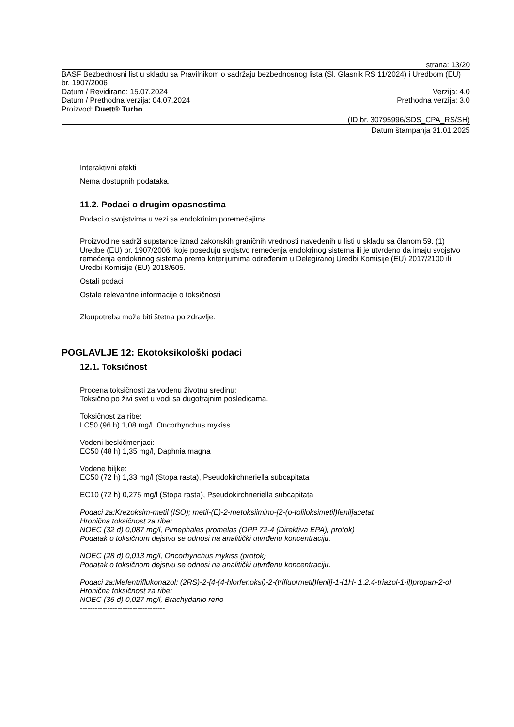strana: 13/20
BASF Bezbednosni list u skladu sa Pravilnikom o sadržaju bezbednosnog lista (Sl. Glasnik RS 11/2024) i Uredbom (EU) br. 1907/2006
Datum / Revidirano: 15.07.2024 Verzija: 4.0
Datum / Prethodna verzija: 04.07.2024 Prethodna verzija: 3.0
Proizvod: Duett® Turbo
(ID br. 30795996/SDS_CPA_RS/SH)
Datum štampanja 31.01.2025
Interaktivni efekti
Nema dostupnih podataka.
11.2. Podaci o drugim opasnostima
Podaci o svojstvima u vezi sa endokrinim poremećajima
Proizvod ne sadrži supstance iznad zakonskih graničnih vrednosti navedenih u listi u skladu sa članom 59. (1) Uredbe (EU) br. 1907/2006, koje poseduju svojstvo remećenja endokrinog sistema ili je utvrđeno da imaju svojstvo remećenja endokrinog sistema prema kriterijumima određenim u Delegiranoj Uredbi Komisije (EU) 2017/2100 ili Uredbi Komisije (EU) 2018/605.
Ostali podaci
Ostale relevantne informacije o toksičnosti
Zloupotreba može biti štetna po zdravlje.
POGLAVLJE 12: Ekotoksikološki podaci
12.1. Toksičnost
Procena toksičnosti za vodenu životnu sredinu:
Toksično po živi svet u vodi sa dugotrajnim posledicama.
Toksičnost za ribe:
LC50 (96 h) 1,08 mg/l, Oncorhynchus mykiss
Vodeni beskičmenjaci:
EC50 (48 h) 1,35 mg/l, Daphnia magna
Vodene biljke:
EC50 (72 h) 1,33 mg/l (Stopa rasta), Pseudokirchneriella subcapitata
EC10 (72 h) 0,275 mg/l (Stopa rasta), Pseudokirchneriella subcapitata
Podaci za:Krezoksim-metil (ISO); metil-(E)-2-metoksiimino-[2-(o-toliloksimetil)fenil]acetat
Hronična toksičnost za ribe:
NOEC (32 d) 0,087 mg/l, Pimephales promelas (OPP 72-4 (Direktiva EPA), protok)
Podatak o toksičnom dejstvu se odnosi na analitički utvrđenu koncentraciju.
NOEC (28 d) 0,013 mg/l, Oncorhynchus mykiss (protok)
Podatak o toksičnom dejstvu se odnosi na analitički utvrđenu koncentraciju.
Podaci za:Mefentriflukonazol; (2RS)-2-[4-(4-hlorfenoksi)-2-(trifluormetil)fenil]-1-(1H- 1,2,4-triazol-1-il)propan-2-ol
Hronična toksičnost za ribe:
NOEC (36 d) 0,027 mg/l, Brachydanio rerio
----------------------------------